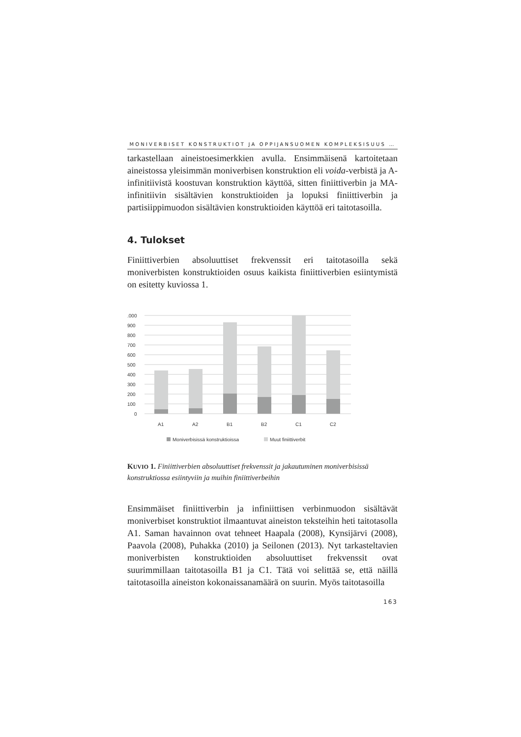MONIVERBISET KONSTRUKTIOT JA OPPIJANSUOMEN KOMPLEKSISUUS …
tarkastellaan aineistoesimerkkien avulla. Ensimmäisenä kartoitetaan aineistossa yleisimmän moniverbisen konstruktion eli voida-verbistä ja A-infinitiivistä koostuvan konstruktion käyttöä, sitten finiittiverbin ja MA-infinitiivin sisältävien konstruktioiden ja lopuksi finiittiverbin ja partisiippimuodon sisältävien konstruktioiden käyttöä eri taitotasoilla.
4. Tulokset
Finiittiverbien absoluuttiset frekvenssit eri taitotasoilla sekä moniverbisten konstruktioiden osuus kaikista finiittiverbien esiintymistä on esitetty kuviossa 1.
.000
900
800
700
600
500
400
300
200
100
0
A1
A2
B1
B2
C1
C2
Moniverbisissä konstruktioissa
Muut finiittiverbit
KUVIO 1. Finiittiverbien absoluuttiset frekvenssit ja jakautuminen moniverbisissä konstruktiossa esiintyviin ja muihin finiittiverbeihin
Ensimmäiset finiittiverbin ja infiniittisen verbinmuodon sisältävät moniverbiset konstruktiot ilmaantuvat aineiston teksteihin heti taitotasolla A1. Saman havainnon ovat tehneet Haapala (2008), Kynsijärvi (2008), Paavola (2008), Puhakka (2010) ja Seilonen (2013). Nyt tarkasteltavien moniverbisten konstruktioiden absoluuttiset frekvenssit ovat suurimmillaan taitotasoilla B1 ja C1. Tätä voi selittää se, että näillä taitotasoilla aineiston kokonaissanamäärä on suurin. Myös taitotasoilla
163